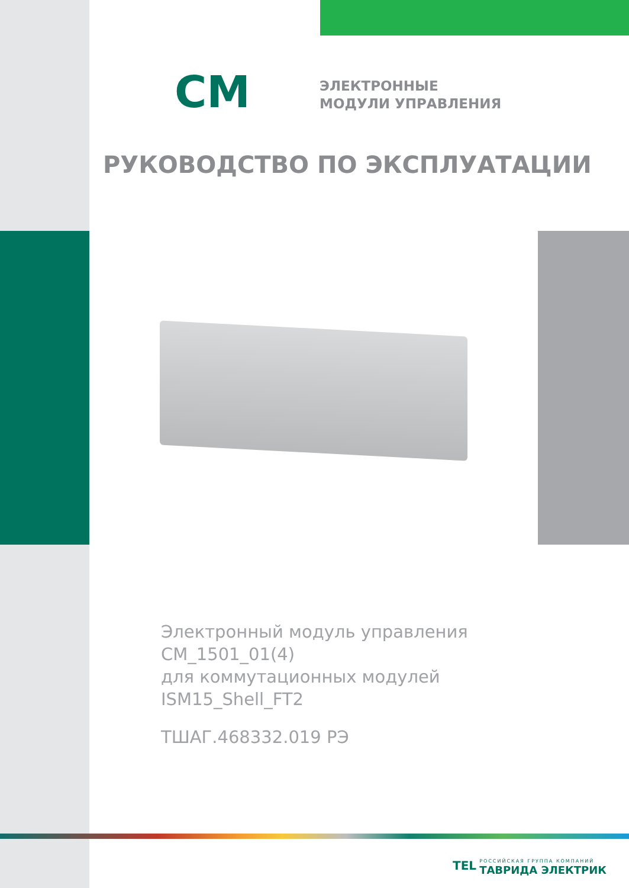CM
ЭЛЕКТРОННЫЕ
МОДУЛИ УПРАВЛЕНИЯ
РУКОВОДСТВО ПО ЭКСПЛУАТАЦИИ
Электронный модуль управления
CM_1501_01(4)
для коммутационных модулей
ISM15_Shell_FT2
ТШАГ.468332.019 РЭ
TEL
РОССИЙСКАЯ ГРУППА КОМПАНИЙ
ТАВРИДА ЭЛЕКТРИК